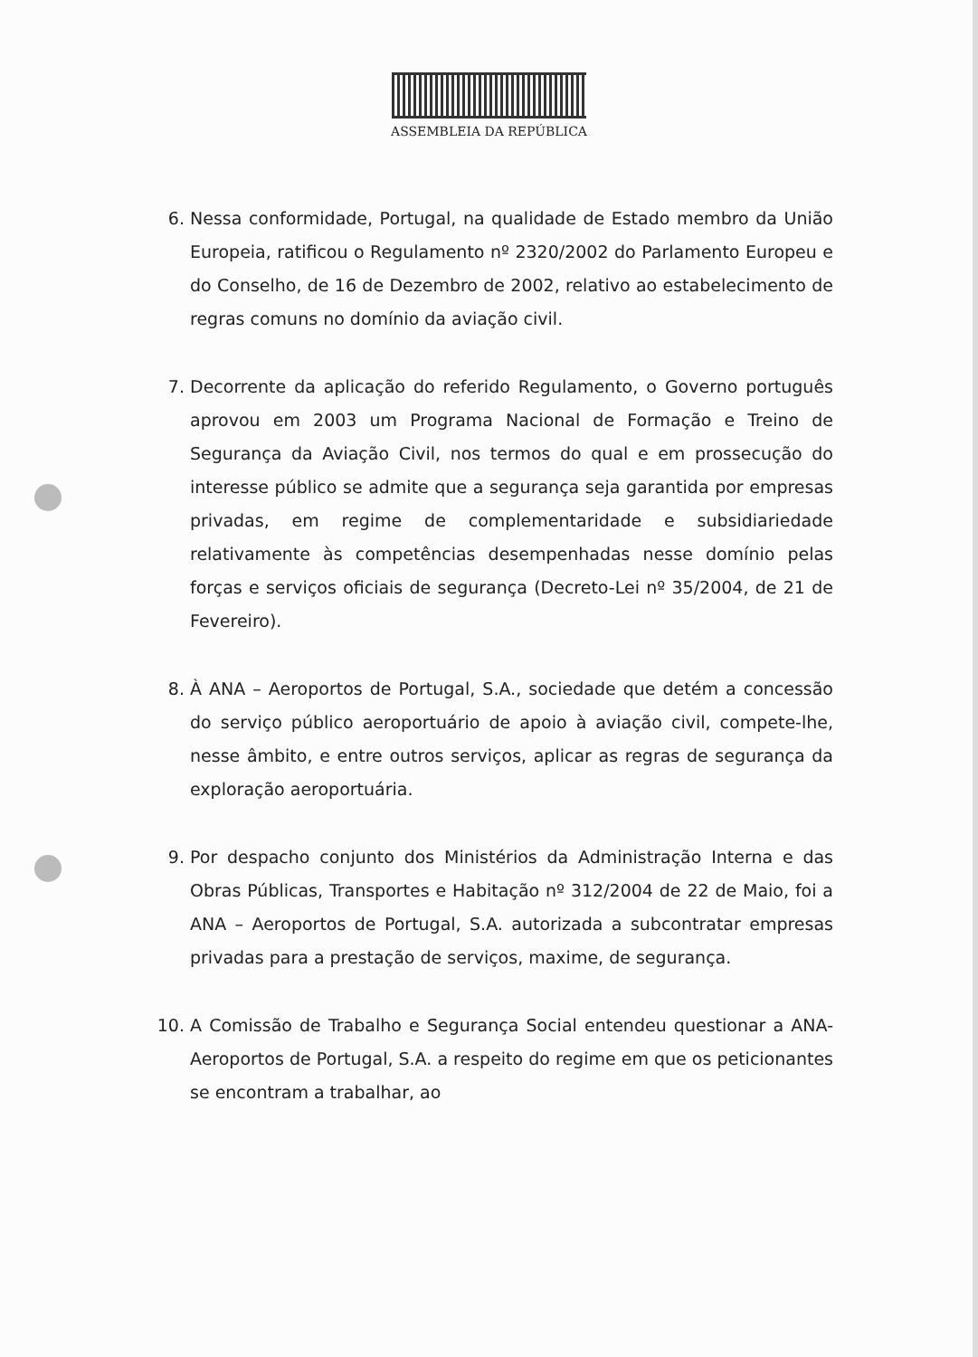ASSEMBLEIA DA REPÚBLICA
6. Nessa conformidade, Portugal, na qualidade de Estado membro da União Europeia, ratificou o Regulamento nº 2320/2002 do Parlamento Europeu e do Conselho, de 16 de Dezembro de 2002, relativo ao estabelecimento de regras comuns no domínio da aviação civil.
7. Decorrente da aplicação do referido Regulamento, o Governo português aprovou em 2003 um Programa Nacional de Formação e Treino de Segurança da Aviação Civil, nos termos do qual e em prossecução do interesse público se admite que a segurança seja garantida por empresas privadas, em regime de complementaridade e subsidiariedade relativamente às competências desempenhadas nesse domínio pelas forças e serviços oficiais de segurança (Decreto-Lei nº 35/2004, de 21 de Fevereiro).
8. À ANA – Aeroportos de Portugal, S.A., sociedade que detém a concessão do serviço público aeroportuário de apoio à aviação civil, compete-lhe, nesse âmbito, e entre outros serviços, aplicar as regras de segurança da exploração aeroportuária.
9. Por despacho conjunto dos Ministérios da Administração Interna e das Obras Públicas, Transportes e Habitação nº 312/2004 de 22 de Maio, foi a ANA – Aeroportos de Portugal, S.A. autorizada a subcontratar empresas privadas para a prestação de serviços, maxime, de segurança.
10. A Comissão de Trabalho e Segurança Social entendeu questionar a ANA- Aeroportos de Portugal, S.A. a respeito do regime em que os peticionantes se encontram a trabalhar, ao